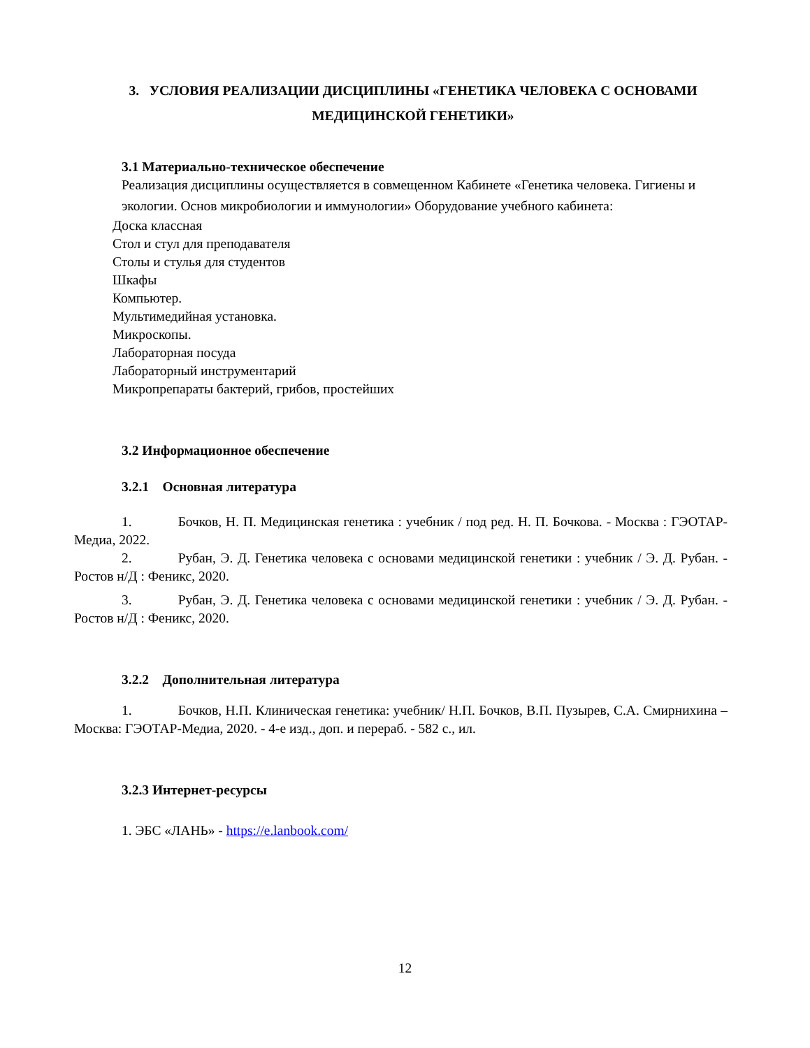3. УСЛОВИЯ РЕАЛИЗАЦИИ ДИСЦИПЛИНЫ «ГЕНЕТИКА ЧЕЛОВЕКА С ОСНОВАМИ МЕДИЦИНСКОЙ ГЕНЕТИКИ»
3.1 Материально-техническое обеспечение
Реализация дисциплины осуществляется в совмещенном Кабинете «Генетика человека. Гигиены и экологии. Основ микробиологии и иммунологии» Оборудование учебного кабинета:
Доска классная
Стол и стул для преподавателя
Столы и стулья для студентов
Шкафы
Компьютер.
Мультимедийная установка.
Микроскопы.
Лабораторная посуда
Лабораторный инструментарий
Микропрепараты бактерий, грибов, простейших
3.2 Информационное обеспечение
3.2.1 Основная литература
1. Бочков, Н. П. Медицинская генетика : учебник / под ред. Н. П. Бочкова. - Москва : ГЭОТАР-Медиа, 2022.
2. Рубан, Э. Д. Генетика человека с основами медицинской генетики : учебник / Э. Д. Рубан. - Ростов н/Д : Феникс, 2020.
3. Рубан, Э. Д. Генетика человека с основами медицинской генетики : учебник / Э. Д. Рубан. - Ростов н/Д : Феникс, 2020.
3.2.2 Дополнительная литература
1. Бочков, Н.П. Клиническая генетика: учебник/ Н.П. Бочков, В.П. Пузырев, С.А. Смирнихина – Москва: ГЭОТАР-Медиа, 2020. - 4-е изд., доп. и перераб. - 582 с., ил.
3.2.3 Интернет-ресурсы
1. ЭБС «ЛАНЬ» - https://e.lanbook.com/
12